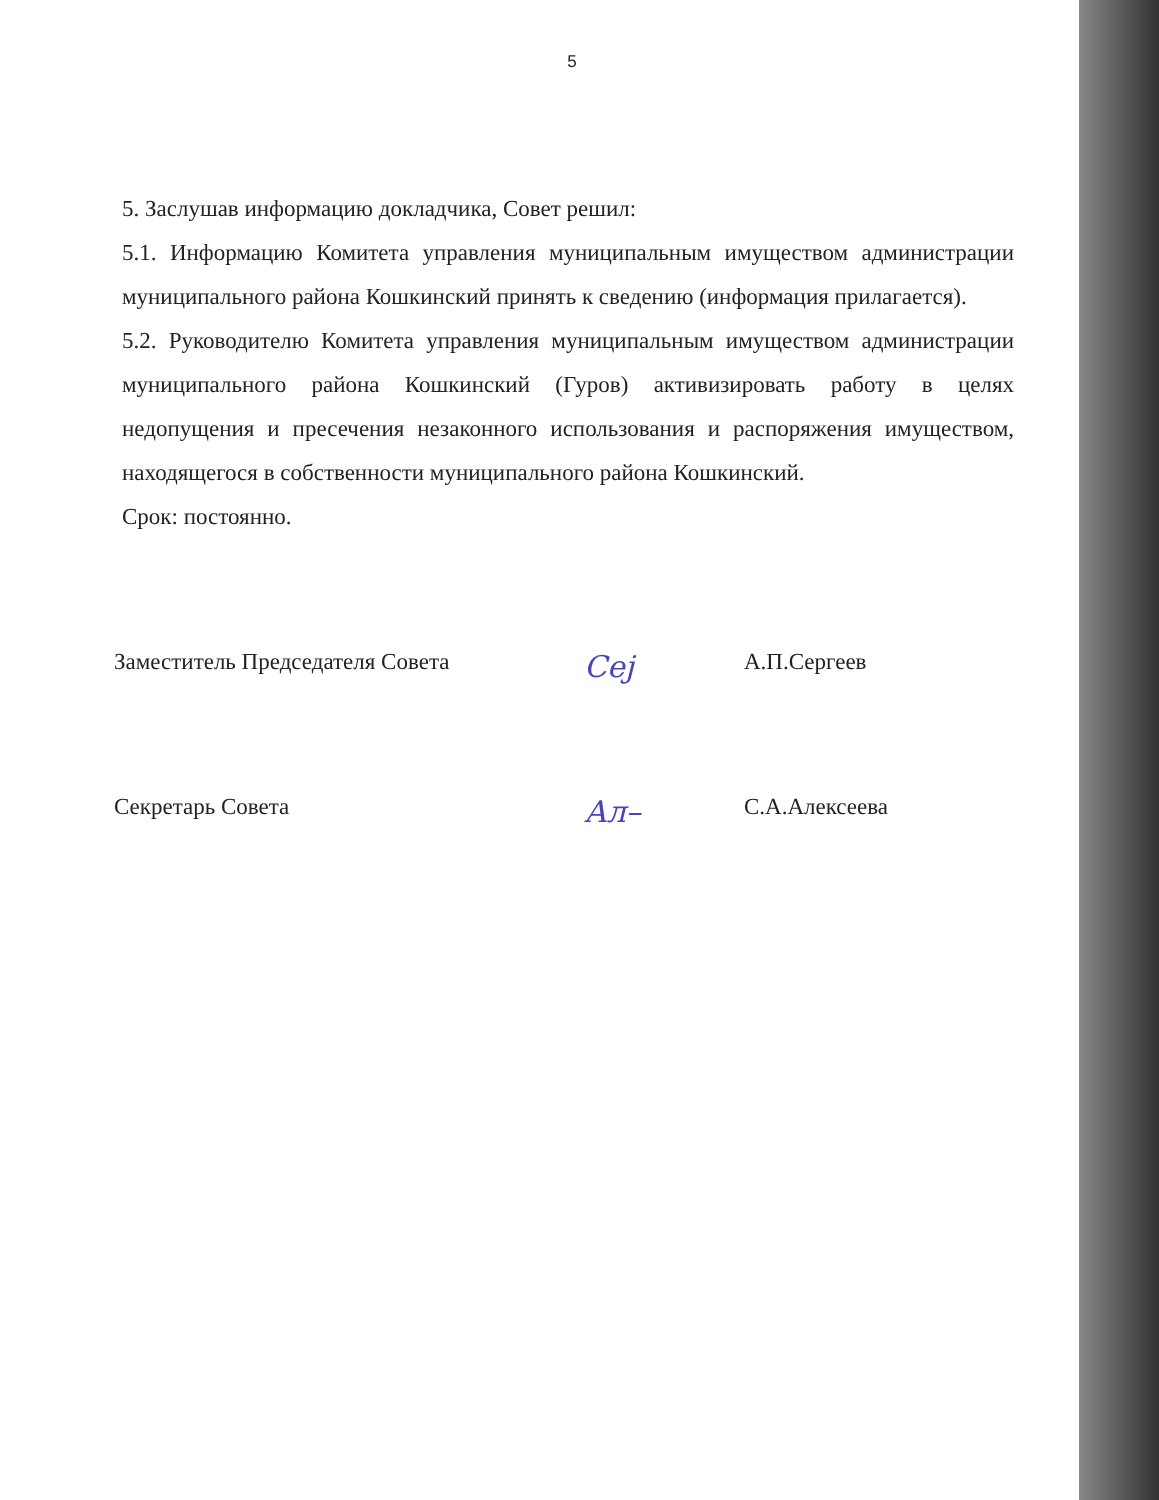5
5. Заслушав информацию докладчика, Совет решил:
5.1. Информацию Комитета управления муниципальным имуществом администрации муниципального района Кошкинский принять к сведению (информация прилагается).
5.2. Руководителю Комитета управления муниципальным имуществом администрации муниципального района Кошкинский (Гуров) активизировать работу в целях недопущения и пресечения незаконного использования и распоряжения имуществом, находящегося в собственности муниципального района Кошкинский.
Срок: постоянно.
Заместитель Председателя Совета
Сеј
А.П.Сергеев
Секретарь Совета
Ал–
С.А.Алексеева